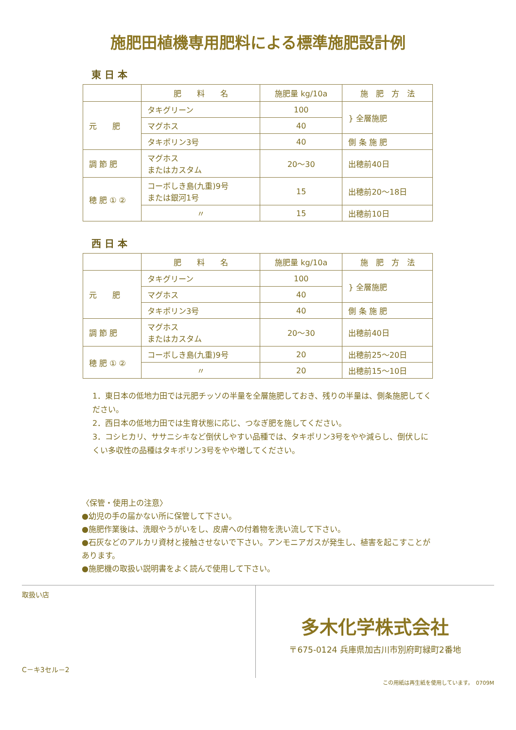施肥田植機専用肥料による標準施肥設計例
東 日 本
| | 肥 料 名 | 施肥量 kg/10a | 施 肥 方 法 |
| --- | --- | --- | --- |
| 元 肥 | タキグリーン | 100 | } 全層施肥 |
| | マグホス | 40 | |
| | タキポリン3号 | 40 | 側 条 施 肥 |
| 調 節 肥 | マグホス またはカスタム | 20～30 | 出穂前40日 |
| 穂 肥 ① ② | コーボしき島(九重)9号 または銀河1号 | 15 | 出穂前20～18日 |
| | 〃 | 15 | 出穂前10日 |
西 日 本
| | 肥 料 名 | 施肥量 kg/10a | 施 肥 方 法 |
| --- | --- | --- | --- |
| 元 肥 | タキグリーン | 100 | } 全層施肥 |
| | マグホス | 40 | |
| | タキポリン3号 | 40 | 側 条 施 肥 |
| 調 節 肥 | マグホス またはカスタム | 20～30 | 出穂前40日 |
| 穂 肥 ① ② | コーボしき島(九重)9号 | 20 | 出穂前25～20日 |
| | 〃 | 20 | 出穂前15～10日 |
1．東日本の低地力田では元肥チッソの半量を全層施肥しておき、残りの半量は、側条施肥してください。
2．西日本の低地力田では生育状態に応じ、つなぎ肥を施してください。
3．コシヒカリ、ササニシキなど倒伏しやすい品種では、タキポリン3号をやや減らし、倒伏しにくい多収性の品種はタキポリン3号をやや増してください。
〈保管・使用上の注意〉
●幼児の手の届かない所に保管して下さい。
●施肥作業後は、洗眼やうがいをし、皮膚への付着物を洗い流して下さい。
●石灰などのアルカリ資材と接触させないで下さい。アンモニアガスが発生し、植害を起こすことがあります。
●施肥機の取扱い説明書をよく読んで使用して下さい。
取扱い店
C－キ3セル－2
多木化学株式会社
〒675-0124 兵庫県加古川市別府町緑町2番地
この用紙は再生紙を使用しています。　0709M